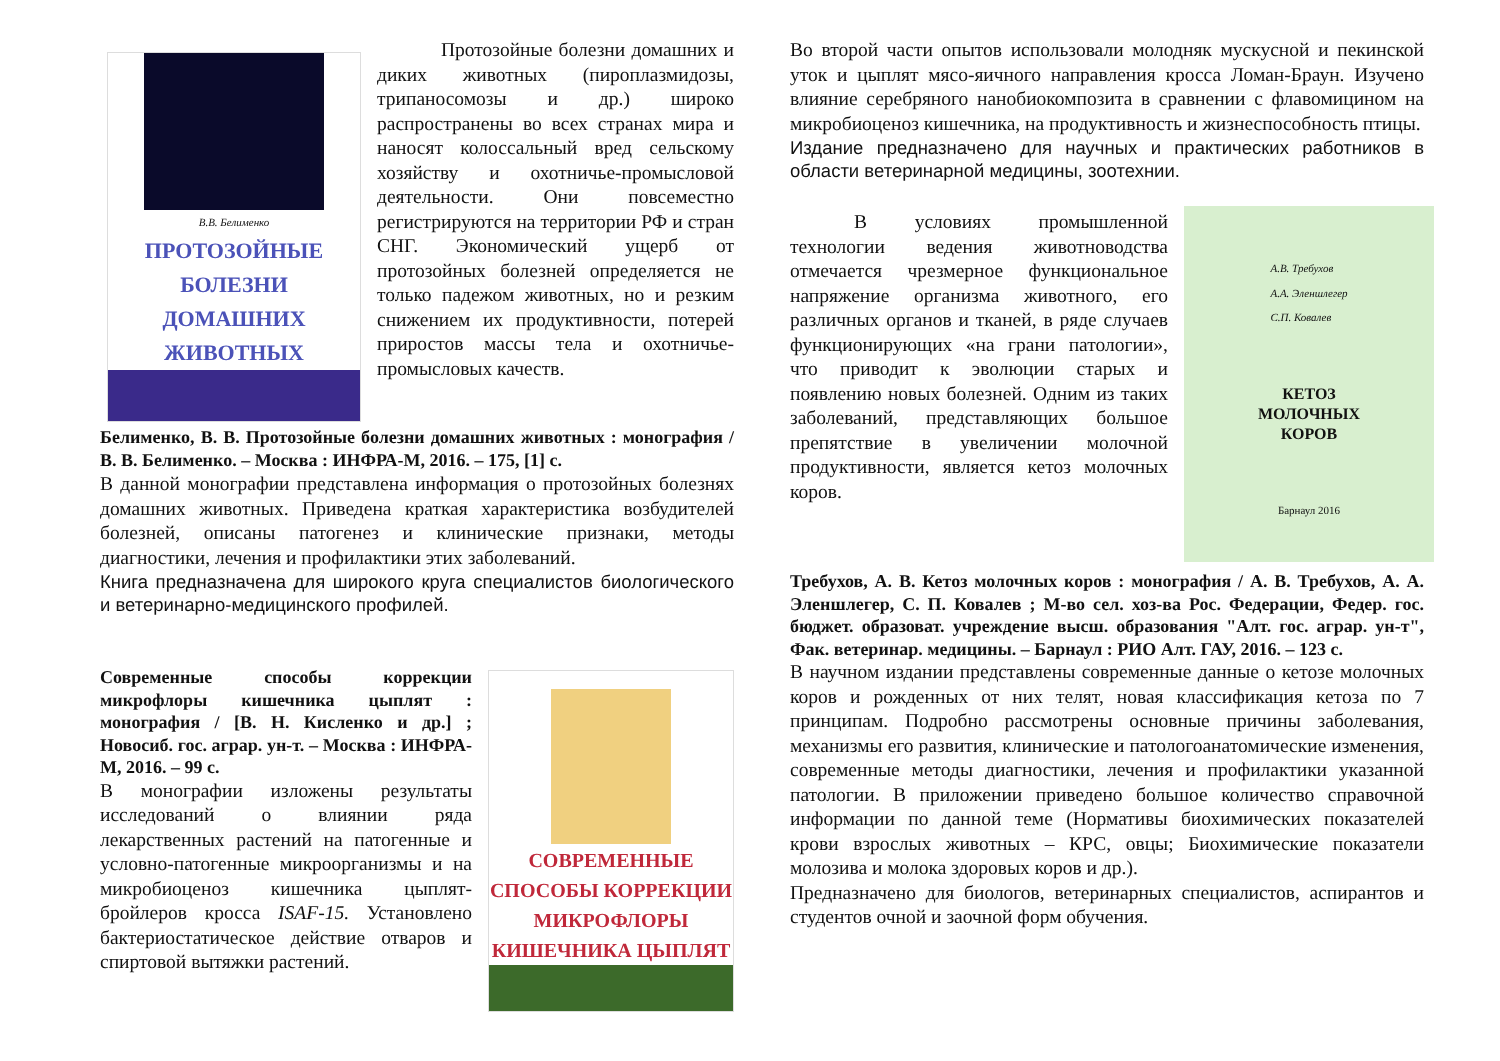В.В. Белименко
ПРОТОЗОЙНЫЕ
БОЛЕЗНИ
ДОМАШНИХ ЖИВОТНЫХ
Протозойные болезни домашних и диких животных (пироплазмидозы, трипаносомозы и др.) широко распространены во всех странах мира и наносят колоссальный вред сельскому хозяйству и охотничье-промысловой деятельности. Они повсеместно регистрируются на территории РФ и стран СНГ. Экономический ущерб от протозойных болезней определяется не только падежом животных, но и резким снижением их продуктивности, потерей приростов массы тела и охотничье-промысловых качеств.
Белименко, В. В. Протозойные болезни домашних животных : монография / В. В. Белименко. – Москва : ИНФРА-М, 2016. – 175, [1] с.
В данной монографии представлена информация о протозойных болезнях домашних животных. Приведена краткая характеристика возбудителей болезней, описаны патогенез и клинические признаки, методы диагностики, лечения и профилактики этих заболеваний.
Книга предназначена для широкого круга специалистов биологического и ветеринарно-медицинского профилей.
СОВРЕМЕННЫЕ СПОСОБЫ КОРРЕКЦИИ МИКРОФЛОРЫ КИШЕЧНИКА ЦЫПЛЯТ
Современные способы коррекции микрофлоры кишечника цыплят : монография / [В. Н. Кисленко и др.] ; Новосиб. гос. аграр. ун-т. – Москва : ИНФРА-М, 2016. – 99 с.
В монографии изложены результаты исследований о влиянии ряда лекарственных растений на патогенные и условно-патогенные микроорганизмы и на микробиоценоз кишечника цыплят-бройлеров кросса ISAF-15. Установлено бактериостатическое действие отваров и спиртовой вытяжки растений.
Во второй части опытов использовали молодняк мускусной и пекинской уток и цыплят мясо-яичного направления кросса Ломан-Браун. Изучено влияние серебряного нанобиокомпозита в сравнении с флавомицином на микробиоценоз кишечника, на продуктивность и жизнеспособность птицы.
Издание предназначено для научных и практических работников в области ветеринарной медицины, зоотехнии.
А.В. Требухов
А.А. Эленшлегер
С.П. Ковалев
КЕТОЗ
МОЛОЧНЫХ
КОРОВ
Барнаул 2016
В условиях промышленной технологии ведения животноводства отмечается чрезмерное функциональное напряжение организма животного, его различных органов и тканей, в ряде случаев функционирующих «на грани патологии», что приводит к эволюции старых и появлению новых болезней. Одним из таких заболеваний, представляющих большое препятствие в увеличении молочной продуктивности, является кетоз молочных коров.
Требухов, А. В. Кетоз молочных коров : монография / А. В. Требухов, А. А. Эленшлегер, С. П. Ковалев ; М-во сел. хоз-ва Рос. Федерации, Федер. гос. бюджет. образоват. учреждение высш. образования "Алт. гос. аграр. ун-т", Фак. ветеринар. медицины. – Барнаул : РИО Алт. ГАУ, 2016. – 123 с.
В научном издании представлены современные данные о кетозе молочных коров и рожденных от них телят, новая классификация кетоза по 7 принципам. Подробно рассмотрены основные причины заболевания, механизмы его развития, клинические и патологоанатомические изменения, современные методы диагностики, лечения и профилактики указанной патологии. В приложении приведено большое количество справочной информации по данной теме (Нормативы биохимических показателей крови взрослых животных – КРС, овцы; Биохимические показатели молозива и молока здоровых коров и др.).
Предназначено для биологов, ветеринарных специалистов, аспирантов и студентов очной и заочной форм обучения.